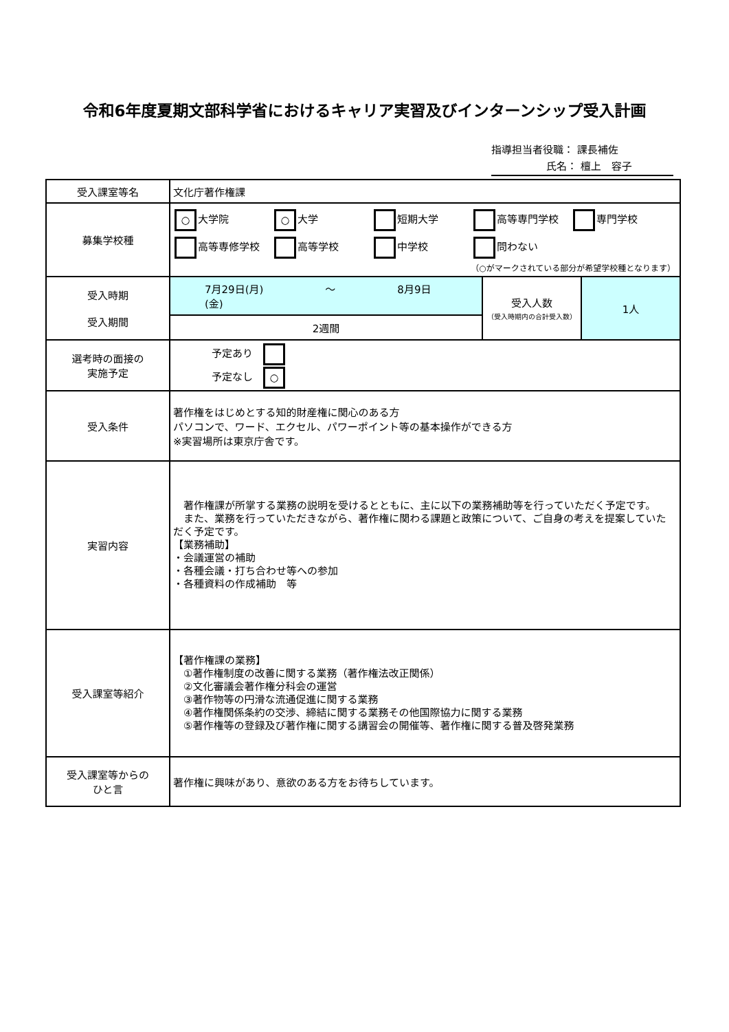令和6年度夏期文部科学省におけるキャリア実習及びインターンシップ受入計画
指導担当者役職： 課長補佐
氏名： 檀上　容子
| 受入課室等名 | 文化庁著作権課 | | |
| 募集学校種 | ○ 大学院 ○ 大学 短期大学 高等専門学校 専門学校 高等専修学校 高等学校 中学校 問わない （○がマークされている部分が希望学校種となります） | | |
| 受入時期 受入期間 | 7月29日(月) ～ 8月9日(金) | 受入人数 （受入時期内の合計受入数） | 1人 |
| | 2週間 | | |
| 選考時の面接の 実施予定 | 予定あり 予定なし ○ | | |
| 受入条件 | 著作権をはじめとする知的財産権に関心のある方 パソコンで、ワード、エクセル、パワーポイント等の基本操作ができる方 ※実習場所は東京庁舎です。 | | |
| 実習内容 | 著作権課が所掌する業務の説明を受けるとともに、主に以下の業務補助等を行っていただく予定です。 また、業務を行っていただきながら、著作権に関わる課題と政策について、ご自身の考えを提案していただく予定です。 【業務補助】 ・会議運営の補助 ・各種会議・打ち合わせ等への参加 ・各種資料の作成補助 等 | | |
| 受入課室等紹介 | 【著作権課の業務】 ①著作権制度の改善に関する業務（著作権法改正関係） ②文化審議会著作権分科会の運営 ③著作物等の円滑な流通促進に関する業務 ④著作権関係条約の交渉、締結に関する業務その他国際協力に関する業務 ⑤著作権等の登録及び著作権に関する講習会の開催等、著作権に関する普及啓発業務 | | |
| 受入課室等からの ひと言 | 著作権に興味があり、意欲のある方をお待ちしています。 | | |